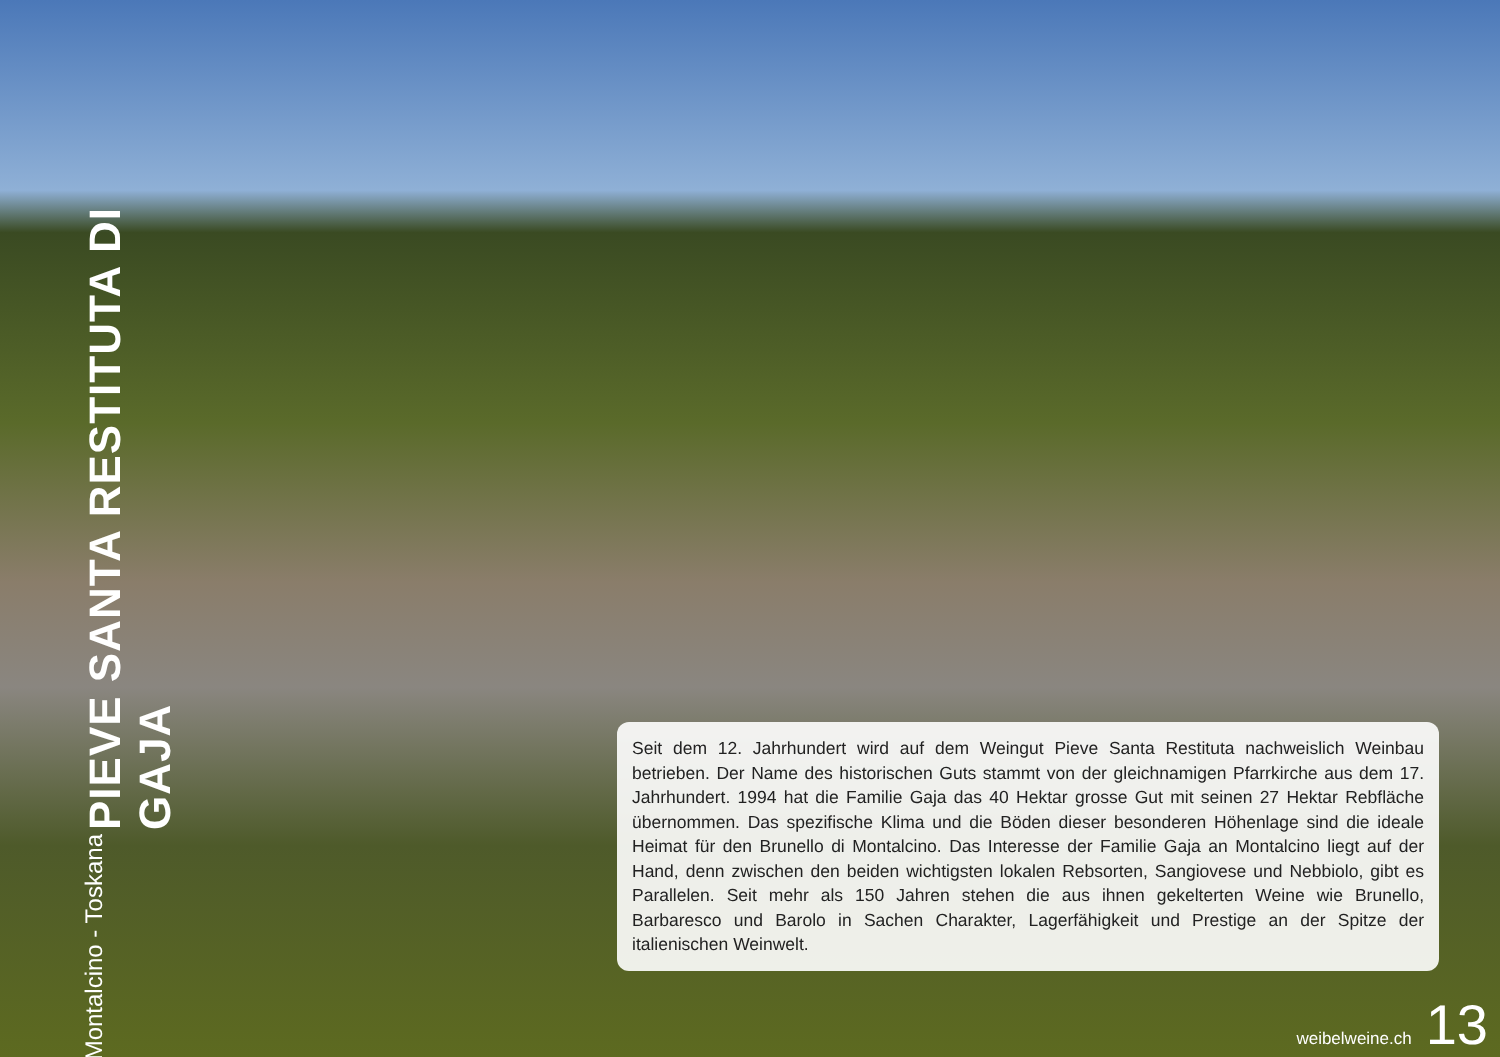PIEVE SANTA RESTITUTA DI GAJA Montalcino - Toskana
Seit dem 12. Jahrhundert wird auf dem Weingut Pieve Santa Restituta nachweislich Weinbau betrieben. Der Name des historischen Guts stammt von der gleichnamigen Pfarrkirche aus dem 17. Jahrhundert. 1994 hat die Familie Gaja das 40 Hektar grosse Gut mit seinen 27 Hektar Reb­fläche übernommen. Das spezifische Klima und die Böden dieser besonderen Höhenlage sind die ideale Heimat für den Brunello di Montalcino. Das Interesse der Familie Gaja an Montalcino liegt auf der Hand, denn zwischen den beiden wichtigsten lokalen Rebsorten, Sangiovese und Nebbiolo, gibt es Parallelen. Seit mehr als 150 Jahren stehen die aus ihnen gekelterten Weine wie Brunello, Barbaresco und Barolo in Sachen Charakter, Lagerfähigkeit und Prestige an der Spitze der italienischen Weinwelt.
weibelweine.ch 13